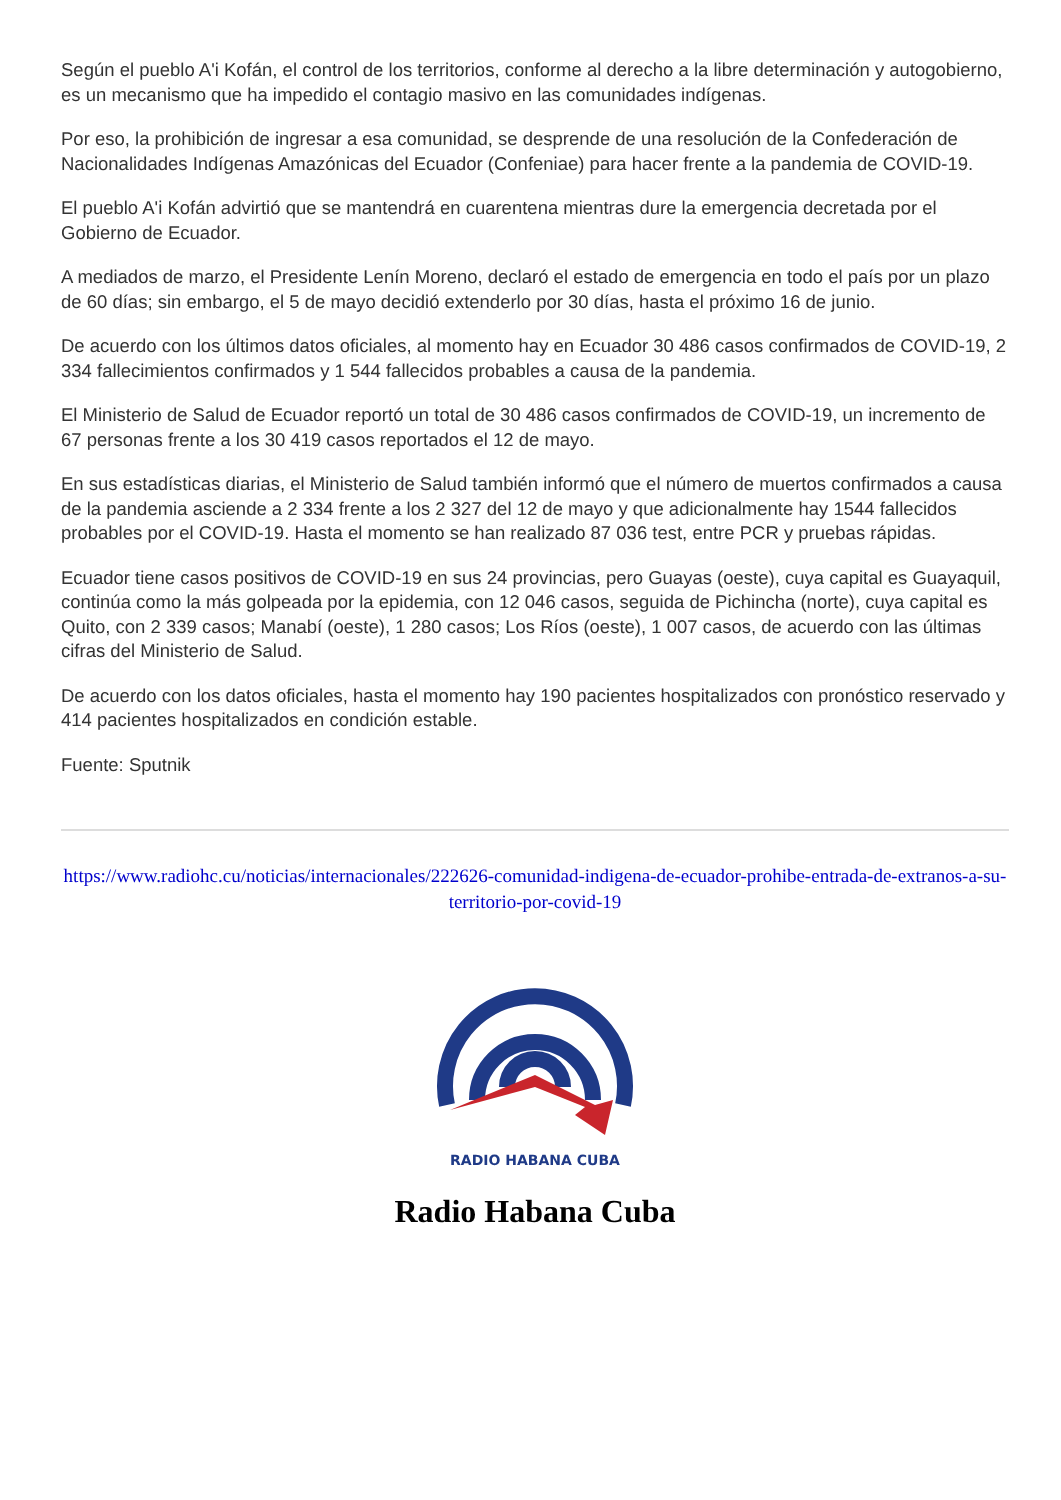Según el pueblo A'i Kofán, el control de los territorios, conforme al derecho a la libre determinación y autogobierno, es un mecanismo que ha impedido el contagio masivo en las comunidades indígenas.
Por eso, la prohibición de ingresar a esa comunidad, se desprende de una resolución de la Confederación de Nacionalidades Indígenas Amazónicas del Ecuador (Confeniae) para hacer frente a la pandemia de COVID-19.
El pueblo A'i Kofán advirtió que se mantendrá en cuarentena mientras dure la emergencia decretada por el Gobierno de Ecuador.
A mediados de marzo, el Presidente Lenín Moreno, declaró el estado de emergencia en todo el país por un plazo de 60 días; sin embargo, el 5 de mayo decidió extenderlo por 30 días, hasta el próximo 16 de junio.
De acuerdo con los últimos datos oficiales, al momento hay en Ecuador 30 486 casos confirmados de COVID-19, 2 334 fallecimientos confirmados y 1 544 fallecidos probables a causa de la pandemia.
El Ministerio de Salud de Ecuador reportó un total de 30 486 casos confirmados de COVID-19, un incremento de 67 personas frente a los 30 419 casos reportados el 12 de mayo.
En sus estadísticas diarias, el Ministerio de Salud también informó que el número de muertos confirmados a causa de la pandemia asciende a 2 334 frente a los 2 327 del 12 de mayo y que adicionalmente hay 1544 fallecidos probables por el COVID-19. Hasta el momento se han realizado 87 036 test, entre PCR y pruebas rápidas.
Ecuador tiene casos positivos de COVID-19 en sus 24 provincias, pero Guayas (oeste), cuya capital es Guayaquil, continúa como la más golpeada por la epidemia, con 12 046 casos, seguida de Pichincha (norte), cuya capital es Quito, con 2 339 casos; Manabí (oeste), 1 280 casos; Los Ríos (oeste), 1 007 casos, de acuerdo con las últimas cifras del Ministerio de Salud.
De acuerdo con los datos oficiales, hasta el momento hay 190 pacientes hospitalizados con pronóstico reservado y 414 pacientes hospitalizados en condición estable.
Fuente: Sputnik
https://www.radiohc.cu/noticias/internacionales/222626-comunidad-indigena-de-ecuador-prohibe-entrada-de-extranos-a-su-territorio-por-covid-19
RADIO HABANA CUBA
Radio Habana Cuba